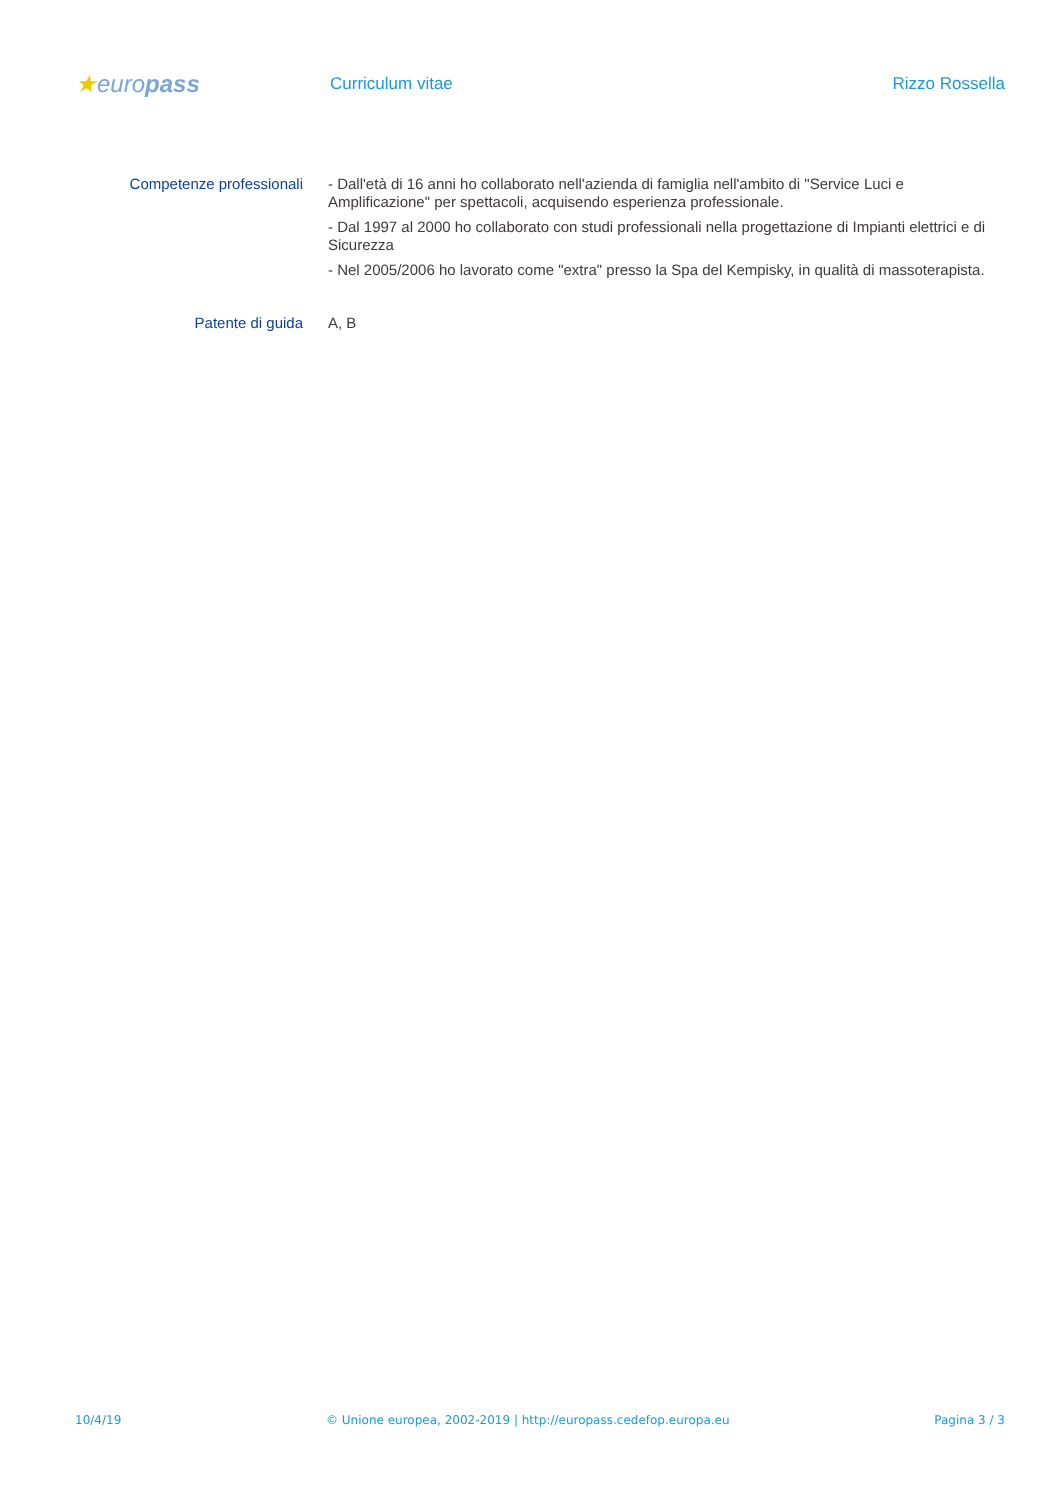★europass
Curriculum vitae Rizzo Rossella
Competenze professionali
- Dall'età di 16 anni ho collaborato nell'azienda di famiglia nell'ambito di "Service Luci e Amplificazione" per spettacoli, acquisendo esperienza professionale.
- Dal 1997 al 2000 ho collaborato con studi professionali nella progettazione di Impianti elettrici e di Sicurezza
- Nel 2005/2006 ho lavorato come "extra" presso la Spa del Kempisky, in qualità di massoterapista.
Patente di guida
A, B
10/4/19 © Unione europea, 2002-2019 | http://europass.cedefop.europa.eu Pagina 3 / 3